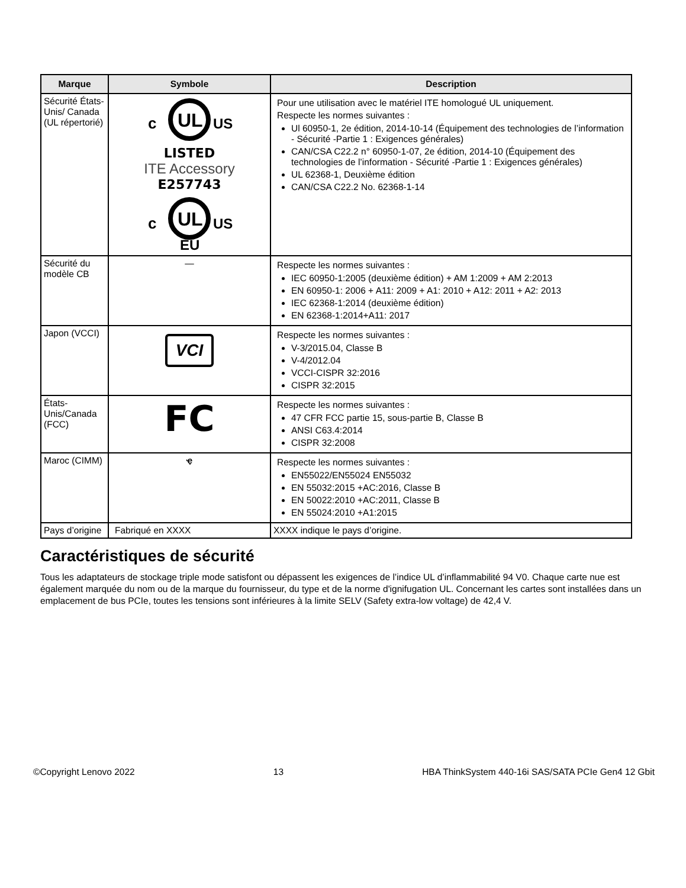| Marque | Symbole | Description |
| --- | --- | --- |
| Sécurité États-Unis/ Canada (UL répertorié) | c UL US LISTED ITE Accessory E257743 c UL US EU | Pour une utilisation avec le matériel ITE homologué UL uniquement. Respecte les normes suivantes : Ul 60950-1, 2e édition, 2014-10-14 (Équipement des technologies de l’information - Sécurité -Partie 1 : Exigences générales) CAN/CSA C22.2 n° 60950-1-07, 2e édition, 2014-10 (Équipement des technologies de l’information - Sécurité -Partie 1 : Exigences générales) UL 62368-1, Deuxième édition CAN/CSA C22.2 No. 62368-1-14 |
| Sécurité du modèle CB | — | Respecte les normes suivantes : IEC 60950-1:2005 (deuxième édition) + AM 1:2009 + AM 2:2013 EN 60950-1: 2006 + A11: 2009 + A1: 2010 + A12: 2011 + A2: 2013 IEC 62368-1:2014 (deuxième édition) EN 62368-1:2014+A11: 2017 |
| Japon (VCCI) | VCI | Respecte les normes suivantes : V-3/2015.04, Classe B V-4/2012.04 VCCI-CISPR 32:2016 CISPR 32:2015 |
| États-Unis/Canada (FCC) | FC | Respecte les normes suivantes : 47 CFR FCC partie 15, sous-partie B, Classe B ANSI C63.4:2014 CISPR 32:2008 |
| Maroc (CIMM) | ҿ | Respecte les normes suivantes : EN55022/EN55024 EN55032 EN 55032:2015 +AC:2016, Classe B EN 50022:2010 +AC:2011, Classe B EN 55024:2010 +A1:2015 |
| Pays d’origine | Fabriqué en XXXX | XXXX indique le pays d’origine. |
Caractéristiques de sécurité
Tous les adaptateurs de stockage triple mode satisfont ou dépassent les exigences de l’indice UL d’inflammabilité 94 V0. Chaque carte nue est également marquée du nom ou de la marque du fournisseur, du type et de la norme d'ignifugation UL. Concernant les cartes sont installées dans un emplacement de bus PCIe, toutes les tensions sont inférieures à la limite SELV (Safety extra-low voltage) de 42,4 V.
©Copyright Lenovo 2022 13 HBA ThinkSystem 440-16i SAS/SATA PCIe Gen4 12 Gbit